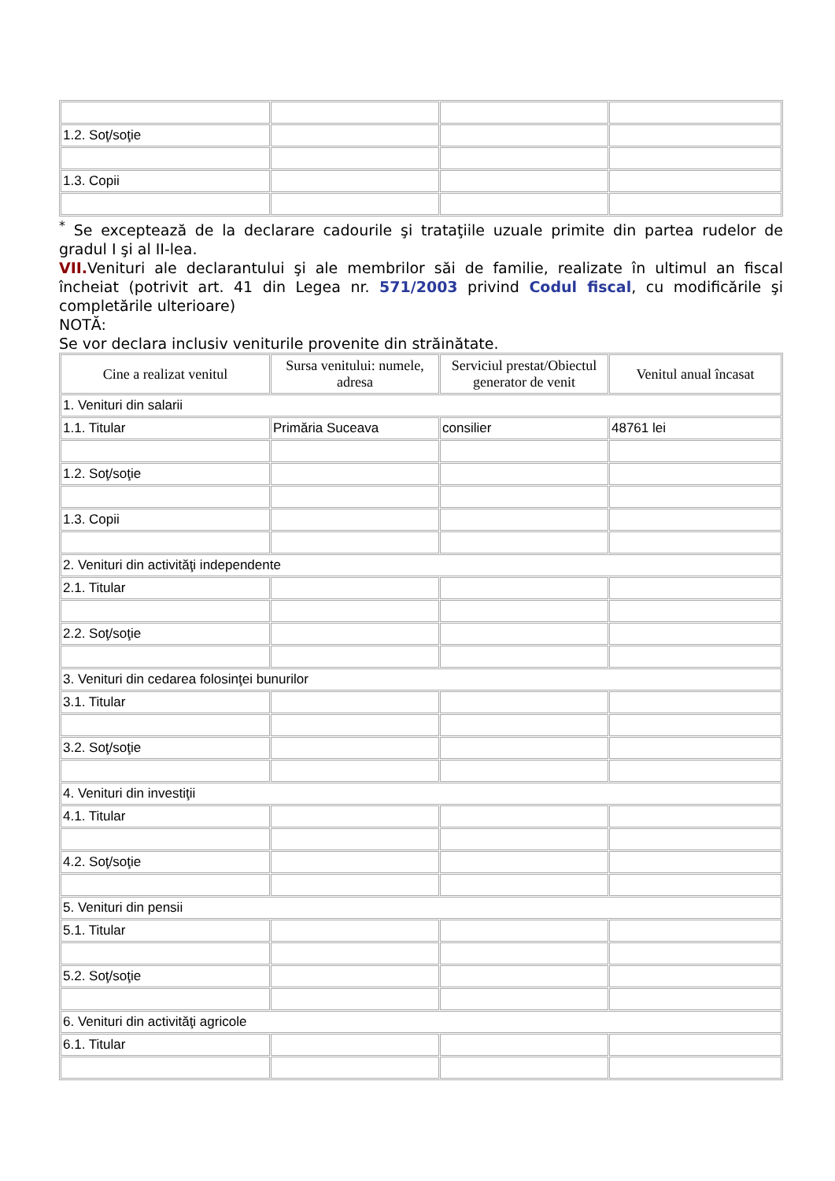| 1.2. Soţ/soţie | | | |
| 1.3. Copii | | | |
<sup>*</sup> Se exceptează de la declarare cadourile şi trataţiile uzuale primite din partea rudelor de gradul I şi al II-lea.
VII. Venituri ale declarantului şi ale membrilor săi de familie, realizate în ultimul an fiscal încheiat (potrivit art. 41 din Legea nr. 571/2003 privind Codul fiscal, cu modificările şi completările ulterioare)
NOTĂ:
Se vor declara inclusiv veniturile provenite din străinătate.
| Cine a realizat venitul | Sursa venitului: numele, adresa | Serviciul prestat/Obiectul generator de venit | Venitul anual încasat |
| --- | --- | --- | --- |
| 1. Venituri din salarii | | | |
| 1.1. Titular | Primăria Suceava | consilier | 48761 lei |
| 1.2. Soţ/soţie | | | |
| 1.3. Copii | | | |
| 2. Venituri din activităţi independente | | | |
| 2.1. Titular | | | |
| 2.2. Soţ/soţie | | | |
| 3. Venituri din cedarea folosinţei bunurilor | | | |
| 3.1. Titular | | | |
| 3.2. Soţ/soţie | | | |
| 4. Venituri din investiţii | | | |
| 4.1. Titular | | | |
| 4.2. Soţ/soţie | | | |
| 5. Venituri din pensii | | | |
| 5.1. Titular | | | |
| 5.2. Soţ/soţie | | | |
| 6. Venituri din activităţi agricole | | | |
| 6.1. Titular | | | |